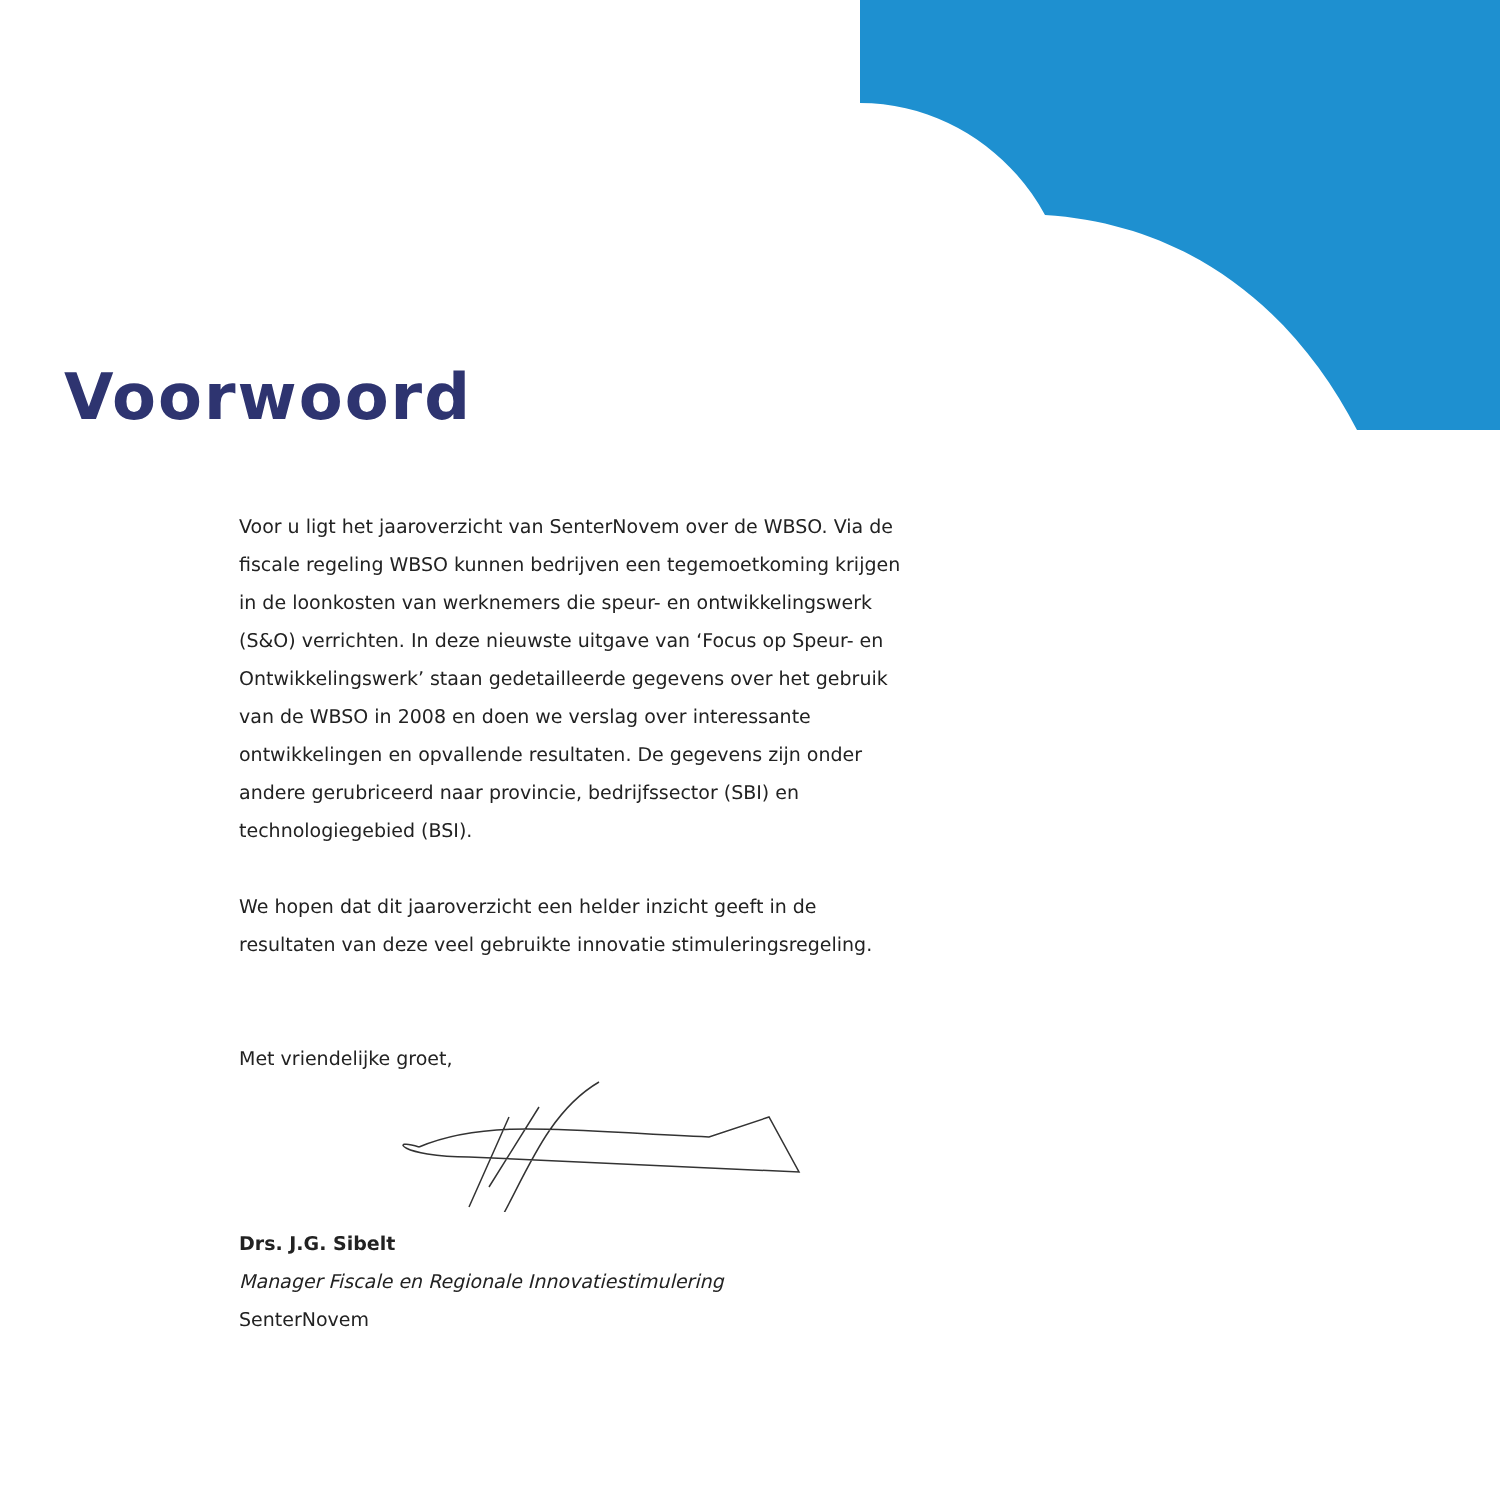Voorwoord
Voor u ligt het jaaroverzicht van SenterNovem over de WBSO. Via de fiscale regeling WBSO kunnen bedrijven een tegemoetkoming krijgen in de loonkosten van werknemers die speur- en ontwikkelingswerk (S&O) verrichten. In deze nieuwste uitgave van ‘Focus op Speur- en Ontwikkelingswerk’ staan gedetailleerde gegevens over het gebruik van de WBSO in 2008 en doen we verslag over interessante ontwikkelingen en opvallende resultaten. De gegevens zijn onder andere gerubriceerd naar provincie, bedrijfssector (SBI) en technologiegebied (BSI).
We hopen dat dit jaaroverzicht een helder inzicht geeft in de resultaten van deze veel gebruikte innovatie stimuleringsregeling.
Met vriendelijke groet,
Drs. J.G. Sibelt
Manager Fiscale en Regionale Innovatiestimulering
SenterNovem